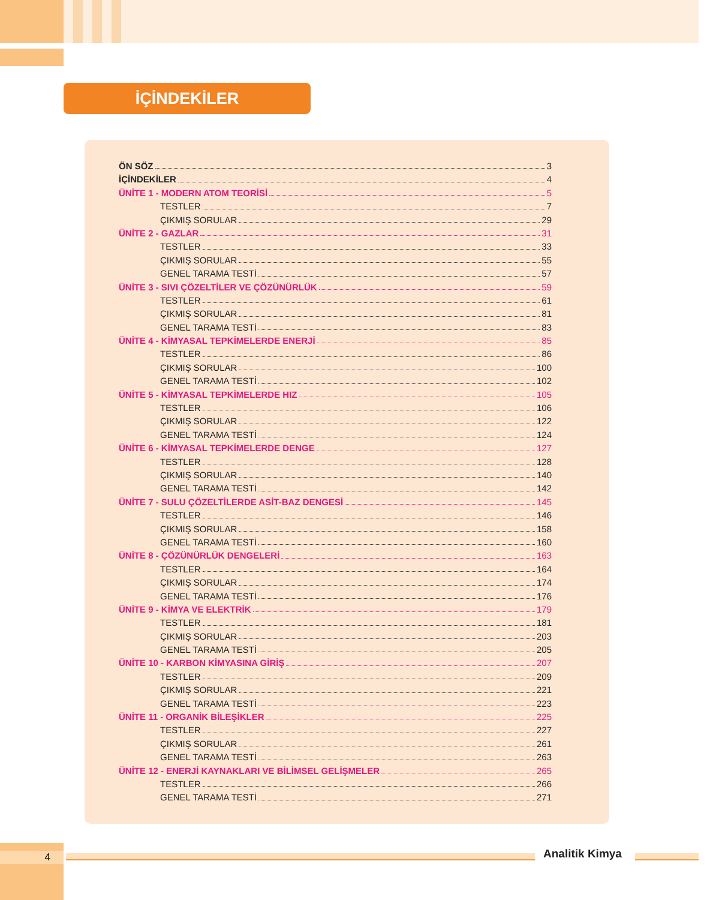İÇİNDEKİLER
ÖN SÖZ 3
İÇİNDEKİLER 4
ÜNİTE 1 - MODERN ATOM TEORİSİ 5
TESTLER 7
ÇIKMIŞ SORULAR 29
ÜNİTE 2 - GAZLAR 31
TESTLER 33
ÇIKMIŞ SORULAR 55
GENEL TARAMA TESTİ 57
ÜNİTE 3 - SIVI ÇÖZELTİLER VE ÇÖZÜNÜRLÜK 59
TESTLER 61
ÇIKMIŞ SORULAR 81
GENEL TARAMA TESTİ 83
ÜNİTE 4 - KİMYASAL TEPKİMELERDE ENERJİ 85
TESTLER 86
ÇIKMIŞ SORULAR 100
GENEL TARAMA TESTİ 102
ÜNİTE 5 - KİMYASAL TEPKİMELERDE HIZ 105
TESTLER 106
ÇIKMIŞ SORULAR 122
GENEL TARAMA TESTİ 124
ÜNİTE 6 - KİMYASAL TEPKİMELERDE DENGE 127
TESTLER 128
ÇIKMIŞ SORULAR 140
GENEL TARAMA TESTİ 142
ÜNİTE 7 - SULU ÇÖZELTİLERDE ASİT-BAZ DENGESİ 145
TESTLER 146
ÇIKMIŞ SORULAR 158
GENEL TARAMA TESTİ 160
ÜNİTE 8 - ÇÖZÜNÜRLÜK DENGELERİ 163
TESTLER 164
ÇIKMIŞ SORULAR 174
GENEL TARAMA TESTİ 176
ÜNİTE 9 - KİMYA VE ELEKTRİK 179
TESTLER 181
ÇIKMIŞ SORULAR 203
GENEL TARAMA TESTİ 205
ÜNİTE 10 - KARBON KİMYASINA GİRİŞ 207
TESTLER 209
ÇIKMIŞ SORULAR 221
GENEL TARAMA TESTİ 223
ÜNİTE 11 - ORGANİK BİLEŞİKLER 225
TESTLER 227
ÇIKMIŞ SORULAR 261
GENEL TARAMA TESTİ 263
ÜNİTE 12 - ENERJİ KAYNAKLARI VE BİLİMSEL GELİŞMELER 265
TESTLER 266
GENEL TARAMA TESTİ 271
4 Analitik Kimya